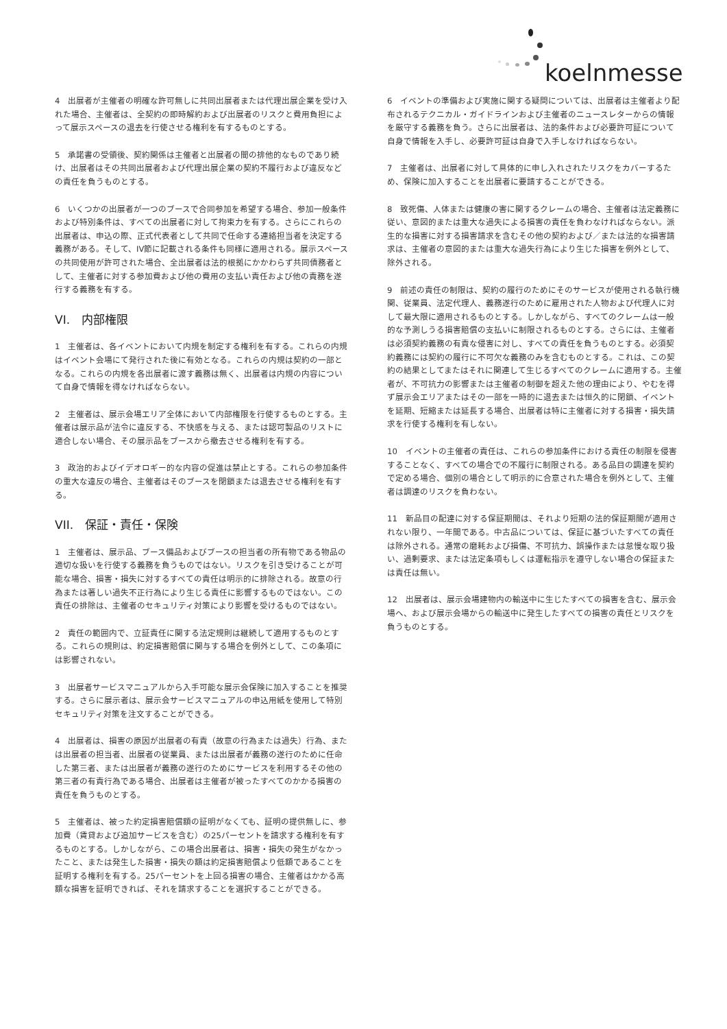koelnmesse
4　出展者が主催者の明確な許可無しに共同出展者または代理出展企業を受け入れた場合、主催者は、全契約の即時解約および出展者のリスクと費用負担によって展示スペースの退去を行使させる権利を有するものとする。
5　承諾書の受領後、契約関係は主催者と出展者の間の排他的なものであり続け、出展者はその共同出展者および代理出展企業の契約不履行および違反などの責任を負うものとする。
6　いくつかの出展者が一つのブースで合同参加を希望する場合、参加一般条件および特別条件は、すべての出展者に対して拘束力を有する。さらにこれらの出展者は、申込の際、正式代表者として共同で任命する連絡担当者を決定する義務がある。そして、IV節に記載される条件も同様に適用される。展示スペースの共同使用が許可された場合、全出展者は法的根拠にかかわらず共同債務者として、主催者に対する参加費および他の費用の支払い責任および他の責務を遂行する義務を有する。
VI.　内部権限
1　主催者は、各イベントにおいて内規を制定する権利を有する。これらの内規はイベント会場にて発行された後に有効となる。これらの内規は契約の一部となる。これらの内規を各出展者に渡す義務は無く、出展者は内規の内容について自身で情報を得なければならない。
2　主催者は、展示会場エリア全体において内部権限を行使するものとする。主催者は展示品が法令に違反する、不快感を与える、または認可製品のリストに適合しない場合、その展示品をブースから撤去させる権利を有する。
3　政治的およびイデオロギー的な内容の促進は禁止とする。これらの参加条件の重大な違反の場合、主催者はそのブースを閉鎖または退去させる権利を有する。
VII.　保証・責任・保険
1　主催者は、展示品、ブース備品およびブースの担当者の所有物である物品の適切な扱いを行使する義務を負うものではない。リスクを引き受けることが可能な場合、損害・損失に対するすべての責任は明示的に排除される。故意の行為または著しい過失不正行為により生じる責任に影響するものではない。この責任の排除は、主催者のセキュリティ対策により影響を受けるものではない。
2　責任の範囲内で、立証責任に関する法定規則は継続して適用するものとする。これらの規則は、約定損害賠償に関与する場合を例外として、この条項には影響されない。
3　出展者サービスマニュアルから入手可能な展示会保険に加入することを推奨する。さらに展示者は、展示会サービスマニュアルの申込用紙を使用して特別セキュリティ対策を注文することができる。
4　出展者は、損害の原因が出展者の有責（故意の行為または過失）行為、または出展者の担当者、出展者の従業員、または出展者が義務の遂行のために任命した第三者、または出展者が義務の遂行のためにサービスを利用するその他の第三者の有責行為である場合、出展者は主催者が被ったすべてのかかる損害の責任を負うものとする。
5　主催者は、被った約定損害賠償額の証明がなくても、証明の提供無しに、参加費（賃貸および追加サービスを含む）の25パーセントを請求する権利を有するものとする。しかしながら、この場合出展者は、損害・損失の発生がなかったこと、または発生した損害・損失の額は約定損害賠償より低額であることを証明する権利を有する。25パーセントを上回る損害の場合、主催者はかかる高額な損害を証明できれば、それを請求することを選択することができる。
6　イベントの準備および実施に関する疑問については、出展者は主催者より配布されるテクニカル・ガイドラインおよび主催者のニュースレターからの情報を厳守する義務を負う。さらに出展者は、法的条件および必要許可証について自身で情報を入手し、必要許可証は自身で入手しなければならない。
7　主催者は、出展者に対して具体的に申し入れされたリスクをカバーするため、保険に加入することを出展者に要請することができる。
8　致死傷、人体または健康の害に関するクレームの場合、主催者は法定義務に従い、意図的または重大な過失による損害の責任を負わなければならない。派生的な損害に対する損害請求を含むその他の契約および／または法的な損害請求は、主催者の意図的または重大な過失行為により生じた損害を例外として、除外される。
9　前述の責任の制限は、契約の履行のためにそのサービスが使用される執行機関、従業員、法定代理人、義務遂行のために雇用された人物および代理人に対して最大限に適用されるものとする。しかしながら、すべてのクレームは一般的な予測しうる損害賠償の支払いに制限されるものとする。さらには、主催者は必須契約義務の有責な侵害に対し、すべての責任を負うものとする。必須契約義務には契約の履行に不可欠な義務のみを含むものとする。これは、この契約の結果としてまたはそれに関連して生じるすべてのクレームに適用する。主催者が、不可抗力の影響または主催者の制御を超えた他の理由により、やむを得ず展示会エリアまたはその一部を一時的に退去または恒久的に閉鎖、イベントを延期、短縮または延長する場合、出展者は特に主催者に対する損害・損失請求を行使する権利を有しない。
10　イベントの主催者の責任は、これらの参加条件における責任の制限を侵害することなく、すべての場合での不履行に制限される。ある品目の調達を契約で定める場合、個別の場合として明示的に合意された場合を例外として、主催者は調達のリスクを負わない。
11　新品目の配達に対する保証期間は、それより短期の法的保証期間が適用されない限り、一年間である。中古品については、保証に基づいたすべての責任は除外される。通常の磨耗および損傷、不可抗力、誤操作または怠慢な取り扱い、過剰要求、または法定条項もしくは運転指示を遵守しない場合の保証または責任は無い。
12　出展者は、展示会場建物内の輸送中に生じたすべての損害を含む、展示会場へ、および展示会場からの輸送中に発生したすべての損害の責任とリスクを負うものとする。